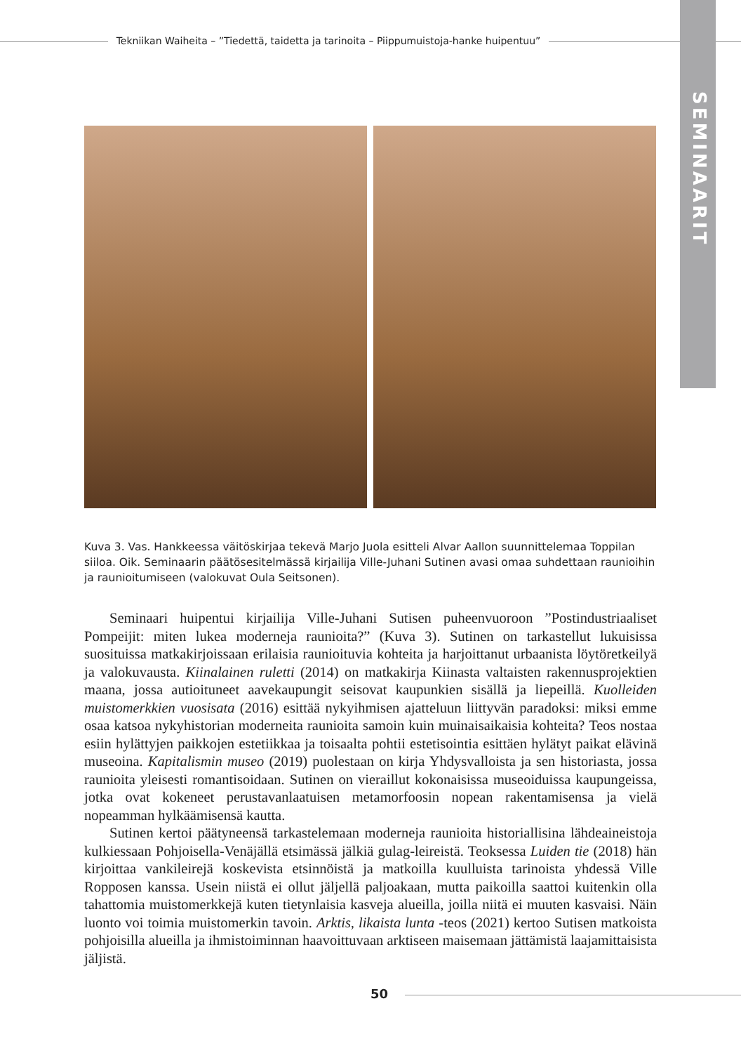Tekniikan Waiheita – ”Tiedettä, taidetta ja tarinoita – Piippumuistoja-hanke huipentuu”
SEMINAARIT
Kuva 3. Vas. Hankkeessa väitöskirjaa tekevä Marjo Juola esitteli Alvar Aallon suunnittelemaa Toppilan siiloa. Oik. Seminaarin päätösesitelmässä kirjailija Ville-Juhani Sutinen avasi omaa suhdettaan raunioihin ja raunioitumiseen (valokuvat Oula Seitsonen).
Seminaari huipentui kirjailija Ville-Juhani Sutisen puheenvuoroon ”Postindustriaaliset Pompeijit: miten lukea moderneja raunioita?” (Kuva 3). Sutinen on tarkastellut lukuisissa suosituissa matkakirjoissaan erilaisia raunioituvia kohteita ja harjoittanut urbaanista löytöretkeilyä ja valokuvausta. Kiinalainen ruletti (2014) on matkakirja Kiinasta valtaisten rakennusprojektien maana, jossa autioituneet aavekaupungit seisovat kaupunkien sisällä ja liepeillä. Kuolleiden muistomerkkien vuosisata (2016) esittää nykyihmisen ajatteluun liittyvän paradoksi: miksi emme osaa katsoa nykyhistorian moderneita raunioita samoin kuin muinaisaikaisia kohteita? Teos nostaa esiin hylättyjen paikkojen estetiikkaa ja toisaalta pohtii estetisointia esittäen hylätyt paikat elävinä museoina. Kapitalismin museo (2019) puolestaan on kirja Yhdysvalloista ja sen historiasta, jossa raunioita yleisesti romantisoidaan. Sutinen on vieraillut kokonaisissa museoiduissa kaupungeissa, jotka ovat kokeneet perustavanlaatuisen metamorfoosin nopean rakentamisensa ja vielä nopeamman hylkäämisensä kautta.
Sutinen kertoi päätyneensä tarkastelemaan moderneja raunioita historiallisina lähdeaineistoja kulkiessaan Pohjoisella-Venäjällä etsimässä jälkiä gulag-leireistä. Teoksessa Luiden tie (2018) hän kirjoittaa vankileirejä koskevista etsinnöistä ja matkoilla kuulluista tarinoista yhdessä Ville Ropposen kanssa. Usein niistä ei ollut jäljellä paljoakaan, mutta paikoilla saattoi kuitenkin olla tahattomia muistomerkkejä kuten tietynlaisia kasveja alueilla, joilla niitä ei muuten kasvaisi. Näin luonto voi toimia muistomerkin tavoin. Arktis, likaista lunta -teos (2021) kertoo Sutisen matkoista pohjoisilla alueilla ja ihmistoiminnan haavoittuvaan arktiseen maisemaan jättämistä laajamittaisista jäljistä.
50